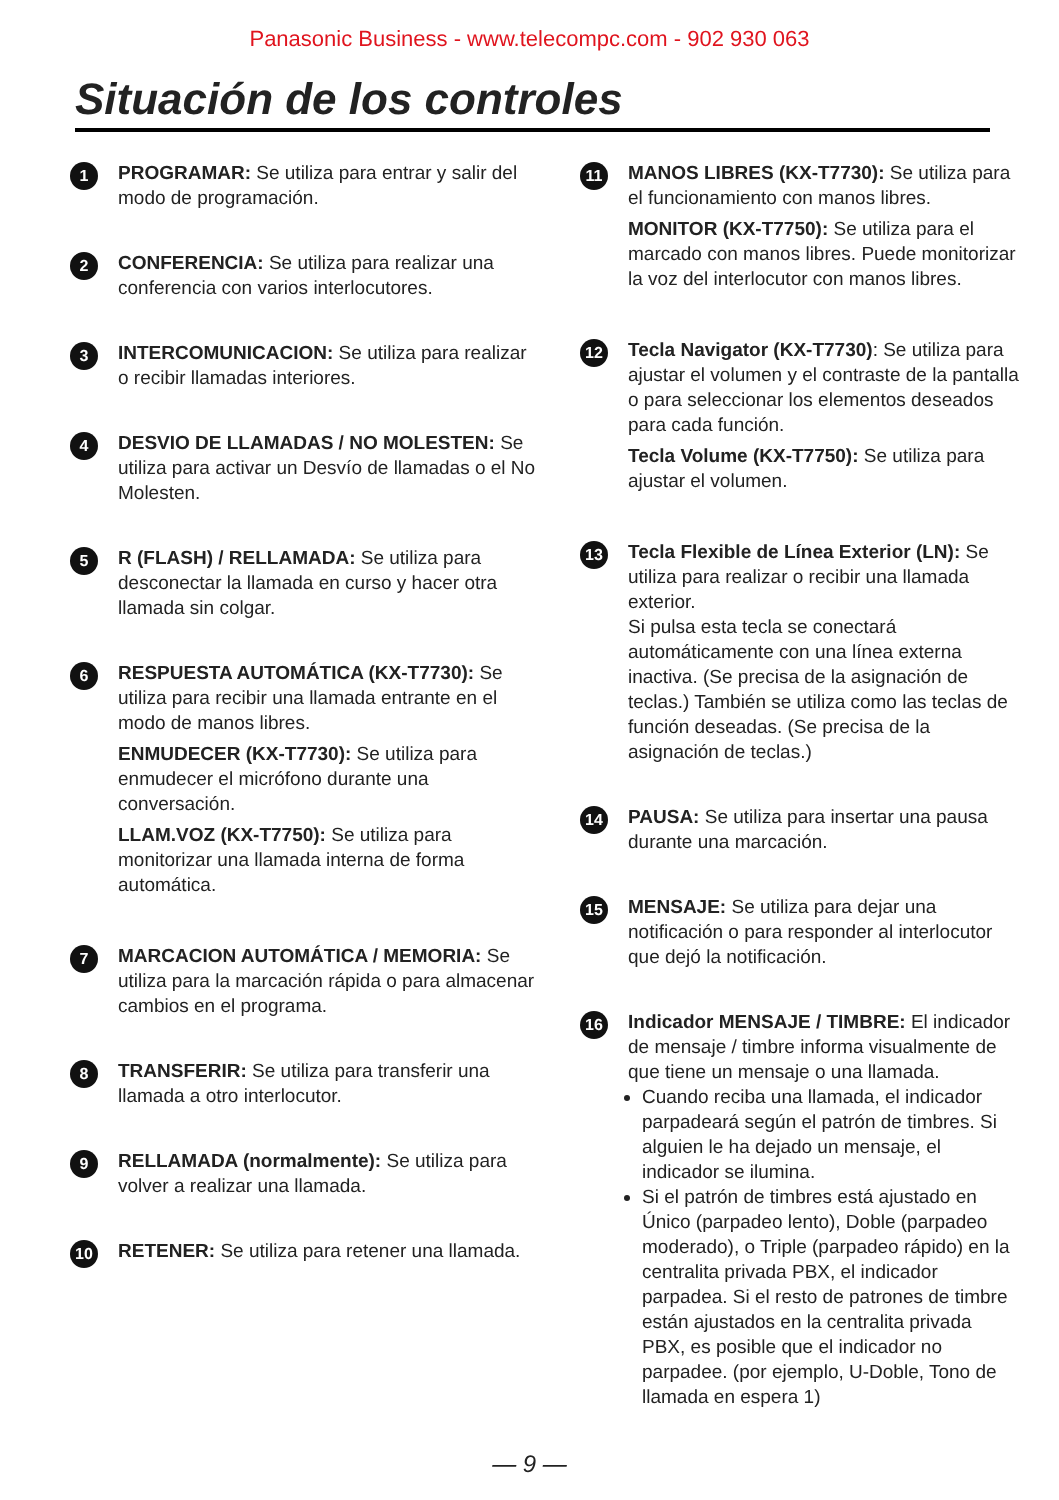Panasonic Business - www.telecompc.com - 902 930 063
Situación de los controles
1
PROGRAMAR: Se utiliza para entrar y salir del modo de programación.
2
CONFERENCIA: Se utiliza para realizar una conferencia con varios interlocutores.
3
INTERCOMUNICACION: Se utiliza para realizar o recibir llamadas interiores.
4
DESVIO DE LLAMADAS / NO MOLESTEN: Se utiliza para activar un Desvío de llamadas o el No Molesten.
5
R (FLASH) / RELLAMADA: Se utiliza para desconectar la llamada en curso y hacer otra llamada sin colgar.
6
RESPUESTA AUTOMÁTICA (KX-T7730): Se utiliza para recibir una llamada entrante en el modo de manos libres.
ENMUDECER (KX-T7730): Se utiliza para enmudecer el micrófono durante una conversación.
LLAM.VOZ (KX-T7750): Se utiliza para monitorizar una llamada interna de forma automática.
7
MARCACION AUTOMÁTICA / MEMORIA: Se utiliza para la marcación rápida o para almacenar cambios en el programa.
8
TRANSFERIR: Se utiliza para transferir una llamada a otro interlocutor.
9
RELLAMADA (normalmente): Se utiliza para volver a realizar una llamada.
10
RETENER: Se utiliza para retener una llamada.
11
MANOS LIBRES (KX-T7730): Se utiliza para el funcionamiento con manos libres.
MONITOR (KX-T7750): Se utiliza para el marcado con manos libres. Puede monitorizar la voz del interlocutor con manos libres.
12
Tecla Navigator (KX-T7730): Se utiliza para ajustar el volumen y el contraste de la pantalla o para seleccionar los elementos deseados para cada función.
Tecla Volume (KX-T7750): Se utiliza para ajustar el volumen.
13
Tecla Flexible de Línea Exterior (LN): Se utiliza para realizar o recibir una llamada exterior.
Si pulsa esta tecla se conectará automáticamente con una línea externa inactiva. (Se precisa de la asignación de teclas.) También se utiliza como las teclas de función deseadas. (Se precisa de la asignación de teclas.)
14
PAUSA: Se utiliza para insertar una pausa durante una marcación.
15
MENSAJE: Se utiliza para dejar una notificación o para responder al interlocutor que dejó la notificación.
16
Indicador MENSAJE / TIMBRE: El indicador de mensaje / timbre informa visualmente de que tiene un mensaje o una llamada.
Cuando reciba una llamada, el indicador parpadeará según el patrón de timbres. Si alguien le ha dejado un mensaje, el indicador se ilumina.
Si el patrón de timbres está ajustado en Único (parpadeo lento), Doble (parpadeo moderado), o Triple (parpadeo rápido) en la centralita privada PBX, el indicador parpadea. Si el resto de patrones de timbre están ajustados en la centralita privada PBX, es posible que el indicador no parpadee. (por ejemplo, U-Doble, Tono de llamada en espera 1)
— 9 —